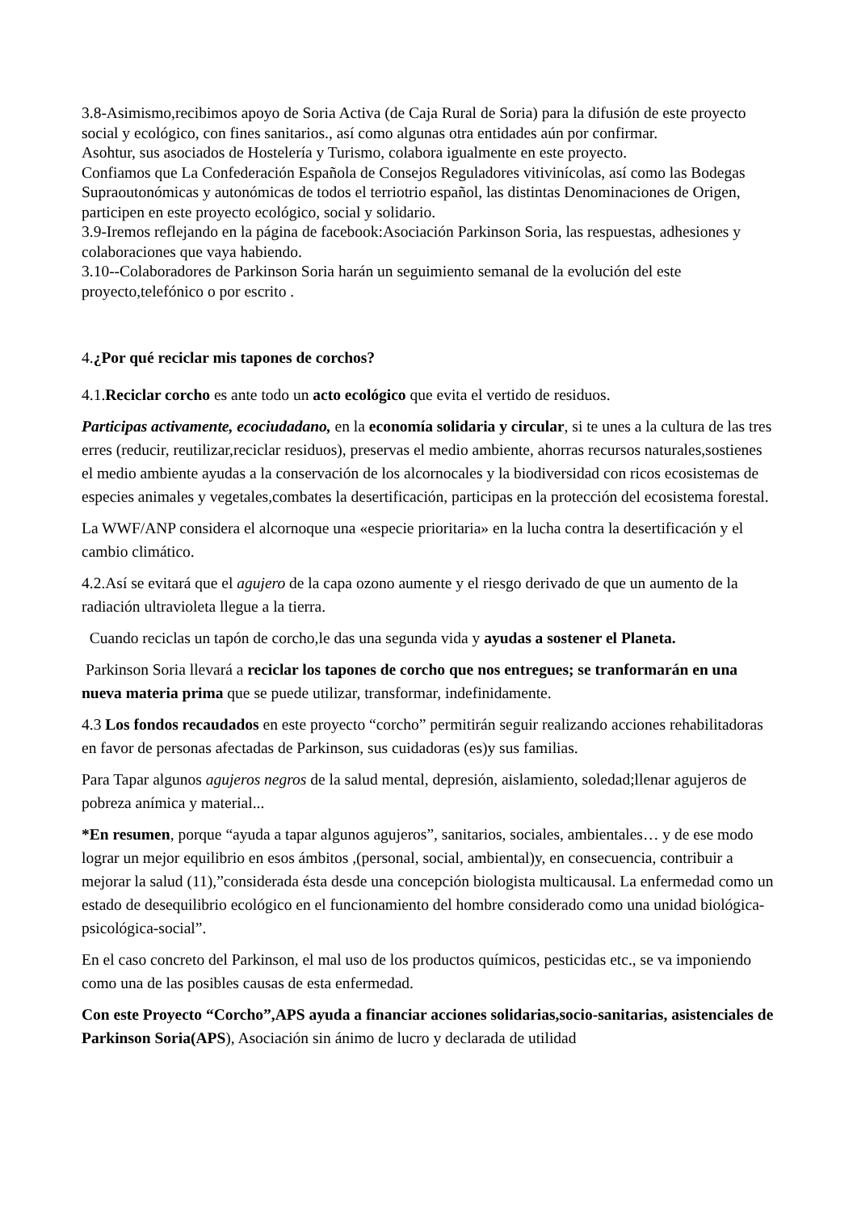3.8-Asimismo,recibimos apoyo de Soria Activa (de Caja Rural de Soria) para la difusión de este proyecto social y ecológico, con fines sanitarios., así como algunas otra entidades aún por confirmar.
Asohtur, sus asociados de Hostelería y Turismo, colabora igualmente en este proyecto.
Confiamos que La Confederación Española de Consejos Reguladores vitivinícolas, así como las Bodegas Supraoutonómicas y autonómicas de todos el terriotrio español, las distintas Denominaciones de Origen, participen en este proyecto ecológico, social y solidario.
3.9-Iremos reflejando en la página de facebook:Asociación Parkinson Soria, las respuestas, adhesiones y colaboraciones que vaya habiendo.
3.10--Colaboradores de Parkinson Soria harán un seguimiento semanal de la evolución del este proyecto,telefónico o por escrito .
4.¿Por qué reciclar mis tapones de corchos?
4.1.Reciclar corcho es ante todo un acto ecológico que evita el vertido de residuos.
Participas activamente, ecociudadano, en la economía solidaria y circular, si te unes a la cultura de las tres erres (reducir, reutilizar,reciclar residuos), preservas el medio ambiente, ahorras recursos naturales,sostienes el medio ambiente ayudas a la conservación de los alcornocales y la biodiversidad con ricos ecosistemas de especies animales y vegetales,combates la desertificación, participas en la protección del ecosistema forestal.
La WWF/ANP considera el alcornoque una «especie prioritaria» en la lucha contra la desertificación y el cambio climático.
4.2.Así se evitará que el agujero de la capa ozono aumente y el riesgo derivado de que un aumento de la radiación ultravioleta llegue a la tierra.
Cuando reciclas un tapón de corcho,le das una segunda vida y ayudas a sostener el Planeta.
Parkinson Soria llevará a reciclar los tapones de corcho que nos entregues; se tranformarán en una nueva materia prima que se puede utilizar, transformar, indefinidamente.
4.3 Los fondos recaudados en este proyecto “corcho” permitirán seguir realizando acciones rehabilitadoras en favor de personas afectadas de Parkinson, sus cuidadoras (es)y sus familias.
Para Tapar algunos agujeros negros de la salud mental, depresión, aislamiento, soledad;llenar agujeros de pobreza anímica y material...
*En resumen, porque “ayuda a tapar algunos agujeros”, sanitarios, sociales, ambientales… y de ese modo lograr un mejor equilibrio en esos ámbitos ,(personal, social, ambiental)y, en consecuencia, contribuir a mejorar la salud (11),”considerada ésta desde una concepción biologista multicausal. La enfermedad como un estado de desequilibrio ecológico en el funcionamiento del hombre considerado como una unidad biológica-psicológica-social”.
En el caso concreto del Parkinson, el mal uso de los productos químicos, pesticidas etc., se va imponiendo como una de las posibles causas de esta enfermedad.
Con este Proyecto “Corcho”,APS ayuda a financiar acciones solidarias,socio-sanitarias, asistenciales de Parkinson Soria(APS), Asociación sin ánimo de lucro y declarada de utilidad